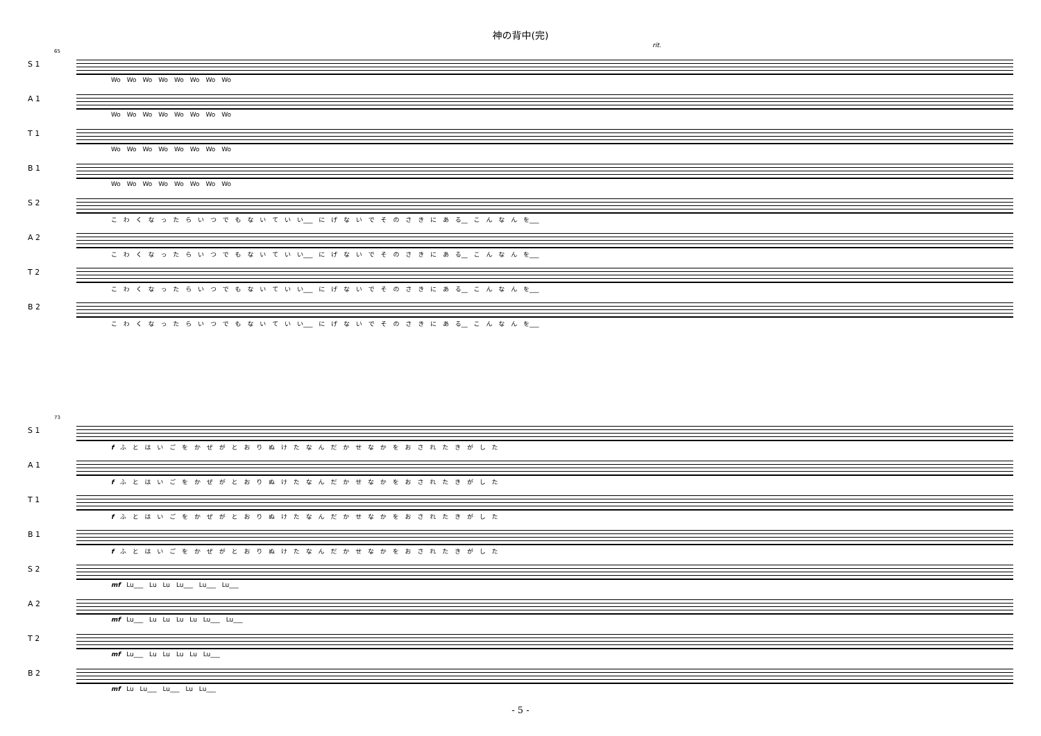神の背中(完)
rit.
65
S 1
Wo Wo Wo Wo Wo Wo Wo Wo
A 1
Wo Wo Wo Wo Wo Wo Wo Wo
T 1
Wo Wo Wo Wo Wo Wo Wo Wo
B 1
Wo Wo Wo Wo Wo Wo Wo Wo
S 2
こ わ く な っ た ら い つ で も な い て い い___ に げ な い で そ の さ き に あ る__ こ ん な ん を___
A 2
こ わ く な っ た ら い つ で も な い て い い___ に げ な い で そ の さ き に あ る__ こ ん な ん を___
T 2
こ わ く な っ た ら い つ で も な い て い い___ に げ な い で そ の さ き に あ る__ こ ん な ん を___
B 2
こ わ く な っ た ら い つ で も な い て い い___ に げ な い で そ の さ き に あ る__ こ ん な ん を___
73
S 1
f ふ と は い ご を か ぜ が と お り ぬ け た な ん だ か せ な か を お さ れ た き が し た
A 1
f ふ と は い ご を か ぜ が と お り ぬ け た な ん だ か せ な か を お さ れ た き が し た
T 1
f ふ と は い ご を か ぜ が と お り ぬ け た な ん だ か せ な か を お さ れ た き が し た
B 1
f ふ と は い ご を か ぜ が と お り ぬ け た な ん だ か せ な か を お さ れ た き が し た
S 2
mf Lu___ Lu Lu Lu___ Lu___ Lu___
A 2
mf Lu___ Lu Lu Lu Lu Lu___ Lu___
T 2
mf Lu___ Lu Lu Lu Lu Lu___
B 2
mf Lu Lu___ Lu___ Lu Lu___
- 5 -